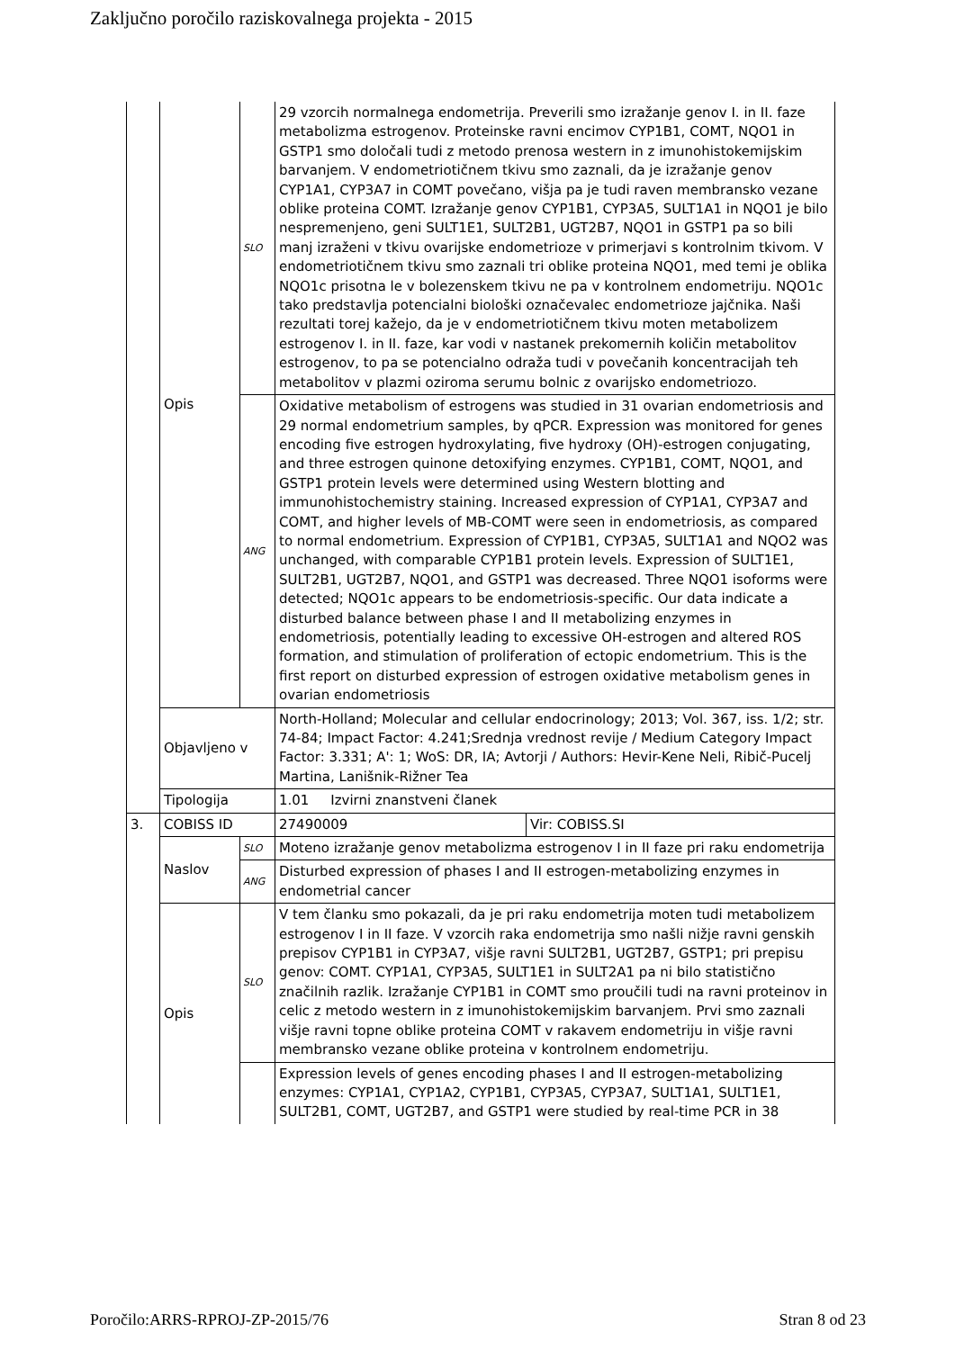Zaključno poročilo raziskovalnega projekta - 2015
| | Opis | SLO | 29 vzorcih normalnega endometrija. Preverili smo izražanje genov I. in II. faze metabolizma estrogenov. Proteinske ravni encimov CYP1B1, COMT, NQO1 in GSTP1 smo določali tudi z metodo prenosa western in z imunohistokemijskim barvanjem. V endometriotičnem tkivu smo zaznali, da je izražanje genov CYP1A1, CYP3A7 in COMT povečano, višja pa je tudi raven membransko vezane oblike proteina COMT. Izražanje genov CYP1B1, CYP3A5, SULT1A1 in NQO1 je bilo nespremenjeno, geni SULT1E1, SULT2B1, UGT2B7, NQO1 in GSTP1 pa so bili manj izraženi v tkivu ovarijske endometrioze v primerjavi s kontrolnim tkivom. V endometriotičnem tkivu smo zaznali tri oblike proteina NQO1, med temi je oblika NQO1c prisotna le v bolezenskem tkivu ne pa v kontrolnem endometriju. NQO1c tako predstavlja potencialni biološki označevalec endometrioze jajčnika. Naši rezultati torej kažejo, da je v endometriotičnem tkivu moten metabolizem estrogenov I. in II. faze, kar vodi v nastanek prekomernih količin metabolitov estrogenov, to pa se potencialno odraža tudi v povečanih koncentracijah teh metabolitov v plazmi oziroma serumu bolnic z ovarijsko endometriozo. | |
| | | ANG | Oxidative metabolism of estrogens was studied in 31 ovarian endometriosis and 29 normal endometrium samples, by qPCR. Expression was monitored for genes encoding five estrogen hydroxylating, five hydroxy (OH)-estrogen conjugating, and three estrogen quinone detoxifying enzymes. CYP1B1, COMT, NQO1, and GSTP1 protein levels were determined using Western blotting and immunohistochemistry staining. Increased expression of CYP1A1, CYP3A7 and COMT, and higher levels of MB-COMT were seen in endometriosis, as compared to normal endometrium. Expression of CYP1B1, CYP3A5, SULT1A1 and NQO2 was unchanged, with comparable CYP1B1 protein levels. Expression of SULT1E1, SULT2B1, UGT2B7, NQO1, and GSTP1 was decreased. Three NQO1 isoforms were detected; NQO1c appears to be endometriosis-specific. Our data indicate a disturbed balance between phase I and II metabolizing enzymes in endometriosis, potentially leading to excessive OH-estrogen and altered ROS formation, and stimulation of proliferation of ectopic endometrium. This is the first report on disturbed expression of estrogen oxidative metabolism genes in ovarian endometriosis | |
| | Objavljeno v | | North-Holland; Molecular and cellular endocrinology; 2013; Vol. 367, iss. 1/2; str. 74-84; Impact Factor: 4.241;Srednja vrednost revije / Medium Category Impact Factor: 3.331; A': 1; WoS: DR, IA; Avtorji / Authors: Hevir-Kene Neli, Ribič-Pucelj Martina, Lanišnik-Rižner Tea | |
| | Tipologija | | 1.01 Izvirni znanstveni članek | |
| 3. | COBISS ID | | 27490009 | Vir: COBISS.SI |
| | Naslov | SLO | Moteno izražanje genov metabolizma estrogenov I in II faze pri raku endometrija | |
| | | ANG | Disturbed expression of phases I and II estrogen-metabolizing enzymes in endometrial cancer | |
| | Opis | SLO | V tem članku smo pokazali, da je pri raku endometrija moten tudi metabolizem estrogenov I in II faze. V vzorcih raka endometrija smo našli nižje ravni genskih prepisov CYP1B1 in CYP3A7, višje ravni SULT2B1, UGT2B7, GSTP1; pri prepisu genov: COMT. CYP1A1, CYP3A5, SULT1E1 in SULT2A1 pa ni bilo statistično značilnih razlik. Izražanje CYP1B1 in COMT smo proučili tudi na ravni proteinov in celic z metodo western in z imunohistokemijskim barvanjem. Prvi smo zaznali višje ravni topne oblike proteina COMT v rakavem endometriju in višje ravni membransko vezane oblike proteina v kontrolnem endometriju. | |
| | | | Expression levels of genes encoding phases I and II estrogen-metabolizing enzymes: CYP1A1, CYP1A2, CYP1B1, CYP3A5, CYP3A7, SULT1A1, SULT1E1, SULT2B1, COMT, UGT2B7, and GSTP1 were studied by real-time PCR in 38 | |
Poročilo:ARRS-RPROJ-ZP-2015/76 Stran 8 od 23